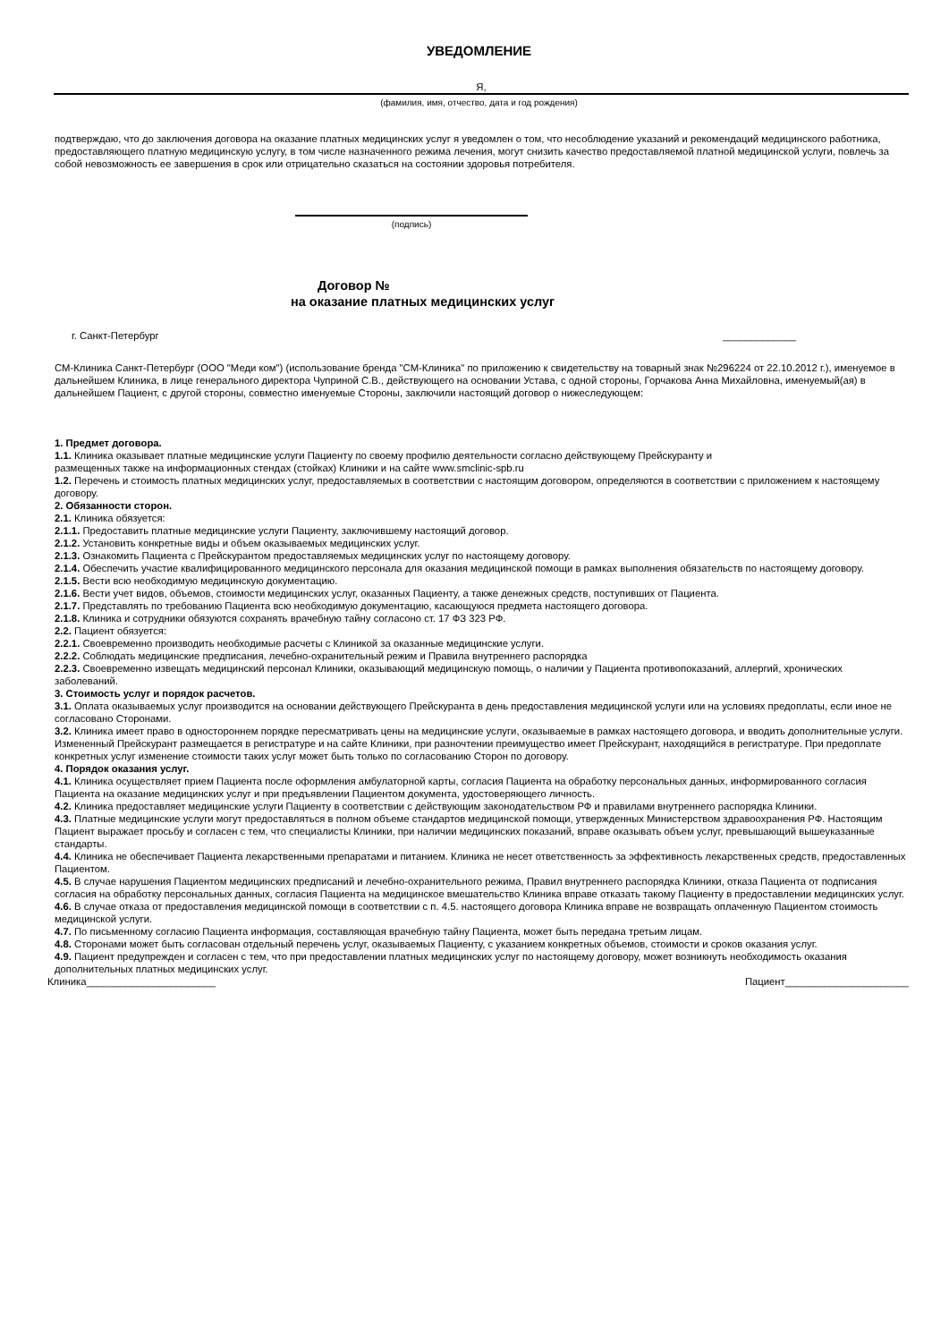УВЕДОМЛЕНИЕ
Я,
(фамилия, имя, отчество, дата и год рождения)
подтверждаю, что до заключения договора на оказание платных медицинских услуг я уведомлен о том, что несоблюдение указаний и рекомендаций медицинского работника, предоставляющего платную медицинскую услугу, в том числе назначенного режима лечения, могут снизить качество предоставляемой платной медицинской услуги, повлечь за собой невозможность ее завершения в срок или отрицательно сказаться на состоянии здоровья потребителя.
(подпись)
Договор №
на оказание платных медицинских услуг
г. Санкт-Петербург _____________
СМ-Клиника Санкт-Петербург (ООО "Меди ком") (использование бренда "СМ-Клиника" по приложению к свидетельству на товарный знак №296224 от 22.10.2012 г.), именуемое в дальнейшем Клиника, в лице генерального директора Чуприной С.В., действующего на основании Устава, с одной стороны, Горчакова Анна Михайловна, именуемый(ая) в дальнейшем Пациент, с другой стороны, совместно именуемые Стороны, заключили настоящий договор о нижеследующем:
1. Предмет договора.
1.1. Клиника оказывает платные медицинские услуги Пациенту по своему профилю деятельности согласно действующему Прейскуранту и
размещенных также на информационных стендах (стойках) Клиники и на сайте www.smclinic-spb.ru
1.2. Перечень и стоимость платных медицинских услуг, предоставляемых в соответствии с настоящим договором, определяются в соответствии с приложением к настоящему договору.
2. Обязанности сторон.
2.1. Клиника обязуется:
2.1.1. Предоставить платные медицинские услуги Пациенту, заключившему настоящий договор.
2.1.2. Установить конкретные виды и объем оказываемых медицинских услуг.
2.1.3. Ознакомить Пациента с Прейскурантом предоставляемых медицинских услуг по настоящему договору.
2.1.4. Обеспечить участие квалифицированного медицинского персонала для оказания медицинской помощи в рамках выполнения обязательств по настоящему договору.
2.1.5. Вести всю необходимую медицинскую документацию.
2.1.6. Вести учет видов, объемов, стоимости медицинских услуг, оказанных Пациенту, а также денежных средств, поступивших от Пациента.
2.1.7. Представлять по требованию Пациента всю необходимую документацию, касающуюся предмета настоящего договора.
2.1.8. Клиника и сотрудники обязуются сохранять врачебную тайну согласоно ст. 17 ФЗ 323 РФ.
2.2. Пациент обязуется:
2.2.1. Своевременно производить необходимые расчеты с Клиникой за оказанные медицинские услуги.
2.2.2. Соблюдать медицинские предписания, лечебно-охранительный режим и Правила внутреннего распорядка
2.2.3. Своевременно извещать медицинский персонал Клиники, оказывающий медицинскую помощь, о наличии у Пациента противопоказаний, аллергий, хронических заболеваний.
3. Стоимость услуг и порядок расчетов.
3.1. Оплата оказываемых услуг производится на основании действующего Прейскуранта в день предоставления медицинской услуги или на условиях предоплаты, если иное не согласовано Сторонами.
3.2. Клиника имеет право в одностороннем порядке пересматривать цены на медицинские услуги, оказываемые в рамках настоящего договора, и вводить дополнительные услуги. Измененный Прейскурант размещается в регистратуре и на сайте Клиники, при разночтении преимущество имеет Прейскурант, находящийся в регистратуре. При предоплате конкретных услуг изменение стоимости таких услуг может быть только по согласованию Сторон по договору.
4. Порядок оказания услуг.
4.1. Клиника осуществляет прием Пациента после оформления амбулаторной карты, согласия Пациента на обработку персональных данных, информированного согласия Пациента на оказание медицинских услуг и при предъявлении Пациентом документа, удостоверяющего личность.
4.2. Клиника предоставляет медицинские услуги Пациенту в соответствии с действующим законодательством РФ и правилами внутреннего распорядка Клиники.
4.3. Платные медицинские услуги могут предоставляться в полном объеме стандартов медицинской помощи, утвержденных Министерством здравоохранения РФ. Настоящим Пациент выражает просьбу и согласен с тем, что специалисты Клиники, при наличии медицинских показаний, вправе оказывать объем услуг, превышающий вышеуказанные стандарты.
4.4. Клиника не обеспечивает Пациента лекарственными препаратами и питанием. Клиника не несет ответственность за эффективность лекарственных средств, предоставленных Пациентом.
4.5. В случае нарушения Пациентом медицинских предписаний и лечебно-охранительного режима, Правил внутреннего распорядка Клиники, отказа Пациента от подписания согласия на обработку персональных данных, согласия Пациента на медицинское вмешательство Клиника вправе отказать такому Пациенту в предоставлении медицинских услуг.
4.6. В случае отказа от предоставления медицинской помощи в соответствии с п. 4.5. настоящего договора Клиника вправе не возвращать оплаченную Пациентом стоимость медицинской услуги.
4.7. По письменному согласию Пациента информация, составляющая врачебную тайну Пациента, может быть передана третьим лицам.
4.8. Сторонами может быть согласован отдельный перечень услуг, оказываемых Пациенту, с указанием конкретных объемов, стоимости и сроков оказания услуг.
4.9. Пациент предупрежден и согласен с тем, что при предоставлении платных медицинских услуг по настоящему договору, может возникнуть необходимость оказания дополнительных платных медицинских услуг.
Клиника_______________________ Пациент______________________